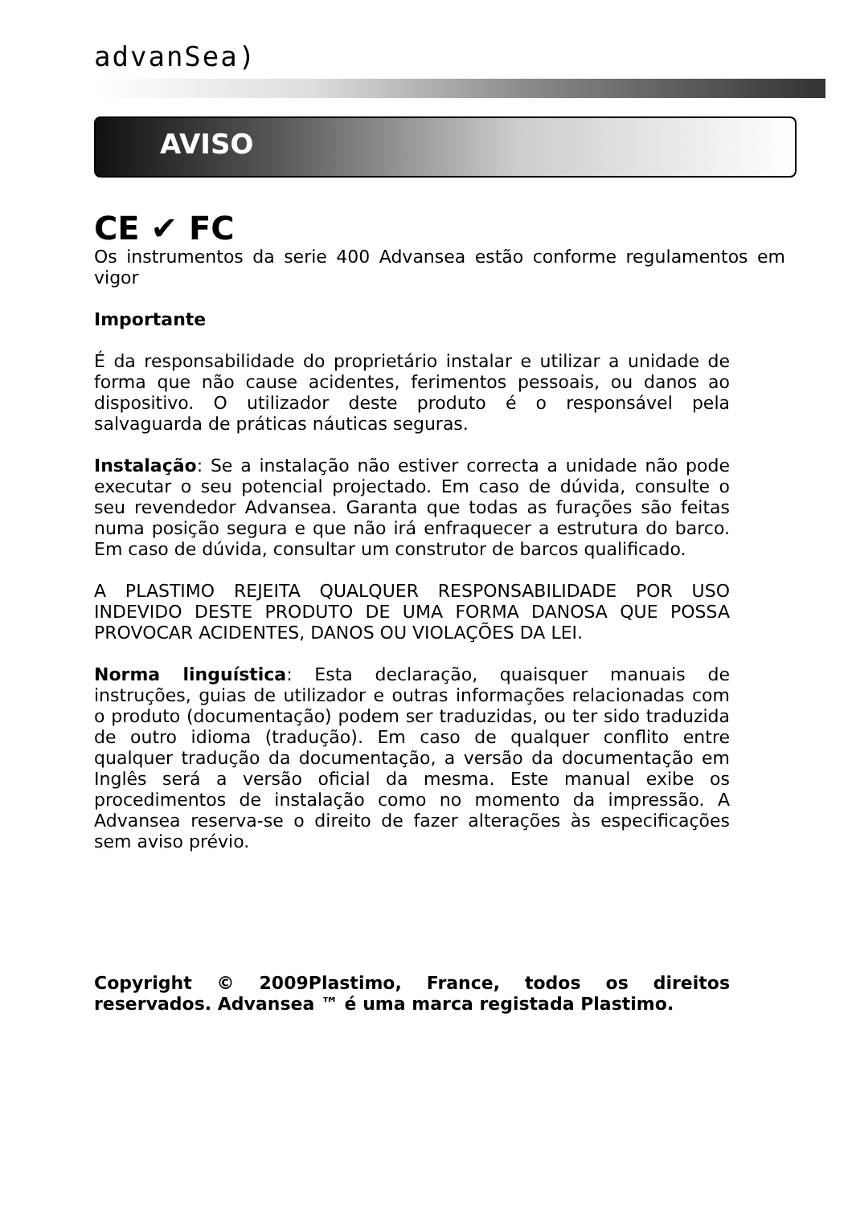advanSea)
AVISO
CE ✔ FC
Os instrumentos da serie 400 Advansea estão conforme regulamentos em vigor
Importante
É da responsabilidade do proprietário instalar e utilizar a unidade de forma que não cause acidentes, ferimentos pessoais, ou danos ao dispositivo. O utilizador deste produto é o responsável pela salvaguarda de práticas náuticas seguras.
Instalação: Se a instalação não estiver correcta a unidade não pode executar o seu potencial projectado. Em caso de dúvida, consulte o seu revendedor Advansea. Garanta que todas as furações são feitas numa posição segura e que não irá enfraquecer a estrutura do barco. Em caso de dúvida, consultar um construtor de barcos qualificado.
A PLASTIMO REJEITA QUALQUER RESPONSABILIDADE POR USO INDEVIDO DESTE PRODUTO DE UMA FORMA DANOSA QUE POSSA PROVOCAR ACIDENTES, DANOS OU VIOLAÇÕES DA LEI.
Norma linguística: Esta declaração, quaisquer manuais de instruções, guias de utilizador e outras informações relacionadas com o produto (documentação) podem ser traduzidas, ou ter sido traduzida de outro idioma (tradução). Em caso de qualquer conflito entre qualquer tradução da documentação, a versão da documentação em Inglês será a versão oficial da mesma. Este manual exibe os procedimentos de instalação como no momento da impressão. A Advansea reserva-se o direito de fazer alterações às especificações sem aviso prévio.
Copyright © 2009Plastimo, France, todos os direitos reservados. Advansea ™ é uma marca registada Plastimo.